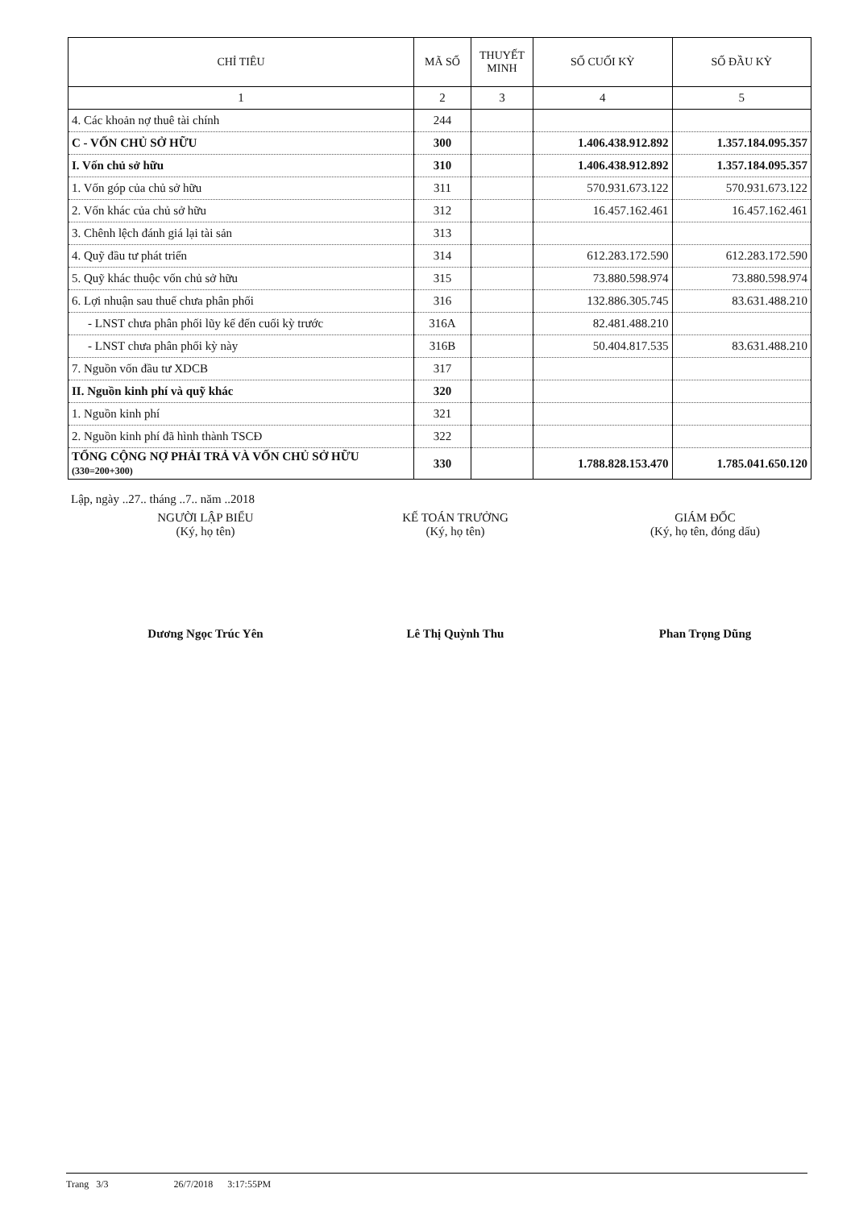| CHỈ TIÊU | MÃ SỐ | THUYẾT MINH | SỐ CUỐI KỲ | SỐ ĐẦU KỲ |
| --- | --- | --- | --- | --- |
| 1 | 2 | 3 | 4 | 5 |
| 4. Các khoản nợ thuê tài chính | 244 | | | |
| C - VỐN CHỦ SỞ HỮU | 300 | | 1.406.438.912.892 | 1.357.184.095.357 |
| I. Vốn chủ sở hữu | 310 | | 1.406.438.912.892 | 1.357.184.095.357 |
| 1. Vốn góp của chủ sở hữu | 311 | | 570.931.673.122 | 570.931.673.122 |
| 2. Vốn khác của chủ sở hữu | 312 | | 16.457.162.461 | 16.457.162.461 |
| 3. Chênh lệch đánh giá lại tài sản | 313 | | | |
| 4. Quỹ đầu tư phát triển | 314 | | 612.283.172.590 | 612.283.172.590 |
| 5. Quỹ khác thuộc vốn chủ sở hữu | 315 | | 73.880.598.974 | 73.880.598.974 |
| 6. Lợi nhuận sau thuế chưa phân phối | 316 | | 132.886.305.745 | 83.631.488.210 |
| - LNST chưa phân phối lũy kế đến cuối kỳ trước | 316A | | 82.481.488.210 | |
| - LNST chưa phân phối kỳ này | 316B | | 50.404.817.535 | 83.631.488.210 |
| 7. Nguồn vốn đầu tư XDCB | 317 | | | |
| II. Nguồn kinh phí và quỹ khác | 320 | | | |
| 1. Nguồn kinh phí | 321 | | | |
| 2. Nguồn kinh phí đã hình thành TSCĐ | 322 | | | |
| TỔNG CỘNG NỢ PHẢI TRẢ VÀ VỐN CHỦ SỞ HỮU (330=200+300) | 330 | | 1.788.828.153.470 | 1.785.041.650.120 |
Lập, ngày ..27.. tháng ..7.. năm ..2018
NGƯỜI LẬP BIỂU
(Ký, họ tên)
Dương Ngọc Trúc Yên
KẾ TOÁN TRƯỞNG
(Ký, họ tên)
Lê Thị Quỳnh Thu
GIÁM ĐỐC
(Ký, họ tên, đóng dấu)
Phan Trọng Dũng
Trang 3/3 26/7/2018 3:17:55PM